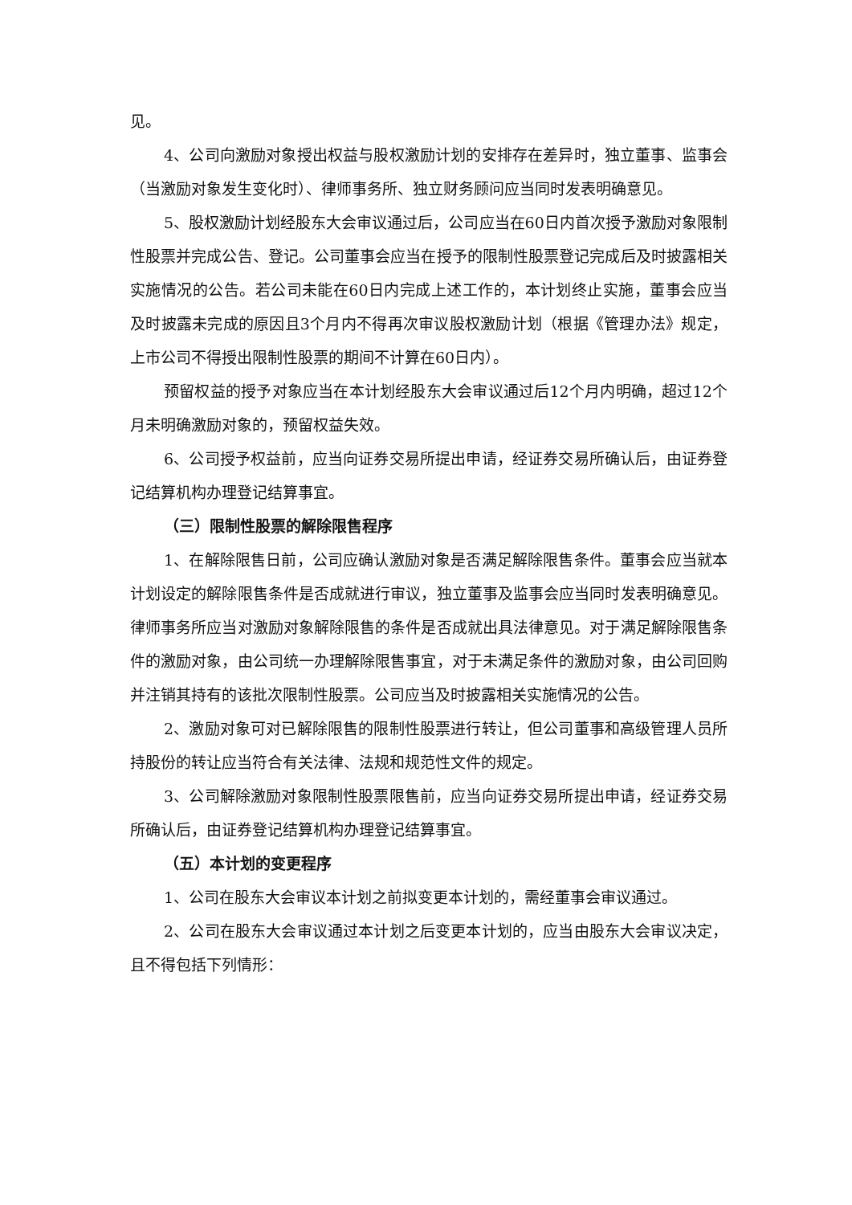见。
4、公司向激励对象授出权益与股权激励计划的安排存在差异时，独立董事、监事会（当激励对象发生变化时）、律师事务所、独立财务顾问应当同时发表明确意见。
5、股权激励计划经股东大会审议通过后，公司应当在60日内首次授予激励对象限制性股票并完成公告、登记。公司董事会应当在授予的限制性股票登记完成后及时披露相关实施情况的公告。若公司未能在60日内完成上述工作的，本计划终止实施，董事会应当及时披露未完成的原因且3个月内不得再次审议股权激励计划（根据《管理办法》规定，上市公司不得授出限制性股票的期间不计算在60日内）。
预留权益的授予对象应当在本计划经股东大会审议通过后12个月内明确，超过12个月未明确激励对象的，预留权益失效。
6、公司授予权益前，应当向证券交易所提出申请，经证券交易所确认后，由证券登记结算机构办理登记结算事宜。
（三）限制性股票的解除限售程序
1、在解除限售日前，公司应确认激励对象是否满足解除限售条件。董事会应当就本计划设定的解除限售条件是否成就进行审议，独立董事及监事会应当同时发表明确意见。律师事务所应当对激励对象解除限售的条件是否成就出具法律意见。对于满足解除限售条件的激励对象，由公司统一办理解除限售事宜，对于未满足条件的激励对象，由公司回购并注销其持有的该批次限制性股票。公司应当及时披露相关实施情况的公告。
2、激励对象可对已解除限售的限制性股票进行转让，但公司董事和高级管理人员所持股份的转让应当符合有关法律、法规和规范性文件的规定。
3、公司解除激励对象限制性股票限售前，应当向证券交易所提出申请，经证券交易所确认后，由证券登记结算机构办理登记结算事宜。
（五）本计划的变更程序
1、公司在股东大会审议本计划之前拟变更本计划的，需经董事会审议通过。
2、公司在股东大会审议通过本计划之后变更本计划的，应当由股东大会审议决定，且不得包括下列情形：